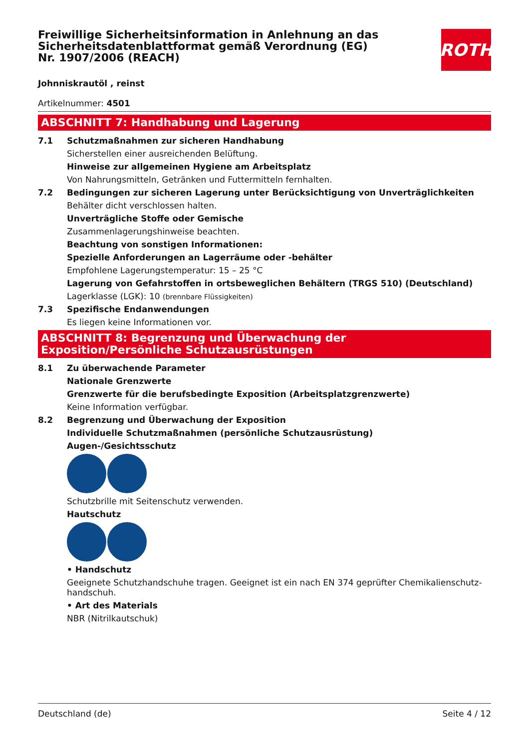Freiwillige Sicherheitsinformation in Anlehnung an das Sicherheitsdatenblattformat gemäß Verordnung (EG) Nr. 1907/2006 (REACH)
ROTH
Johnniskrautöl , reinst
Artikelnummer: 4501
ABSCHNITT 7: Handhabung und Lagerung
7.1 Schutzmaßnahmen zur sicheren Handhabung
Sicherstellen einer ausreichenden Belüftung.
Hinweise zur allgemeinen Hygiene am Arbeitsplatz
Von Nahrungsmitteln, Getränken und Futtermitteln fernhalten.
7.2 Bedingungen zur sicheren Lagerung unter Berücksichtigung von Unverträglichkeiten
Behälter dicht verschlossen halten.
Unverträgliche Stoffe oder Gemische
Zusammenlagerungshinweise beachten.
Beachtung von sonstigen Informationen:
Spezielle Anforderungen an Lagerräume oder -behälter
Empfohlene Lagerungstemperatur: 15 – 25 °C
Lagerung von Gefahrstoffen in ortsbeweglichen Behältern (TRGS 510) (Deutschland)
Lagerklasse (LGK): 10 (brennbare Flüssigkeiten)
7.3 Spezifische Endanwendungen
Es liegen keine Informationen vor.
ABSCHNITT 8: Begrenzung und Überwachung der Exposition/Persönliche Schutzausrüstungen
8.1 Zu überwachende Parameter
Nationale Grenzwerte
Grenzwerte für die berufsbedingte Exposition (Arbeitsplatzgrenzwerte)
Keine Information verfügbar.
8.2 Begrenzung und Überwachung der Exposition
Individuelle Schutzmaßnahmen (persönliche Schutzausrüstung)
Augen-/Gesichtsschutz
Schutzbrille mit Seitenschutz verwenden.
Hautschutz
• Handschutz
Geeignete Schutzhandschuhe tragen. Geeignet ist ein nach EN 374 geprüfter Chemikalienschutz-handschuh.
• Art des Materials
NBR (Nitrilkautschuk)
Deutschland (de) Seite 4 / 12